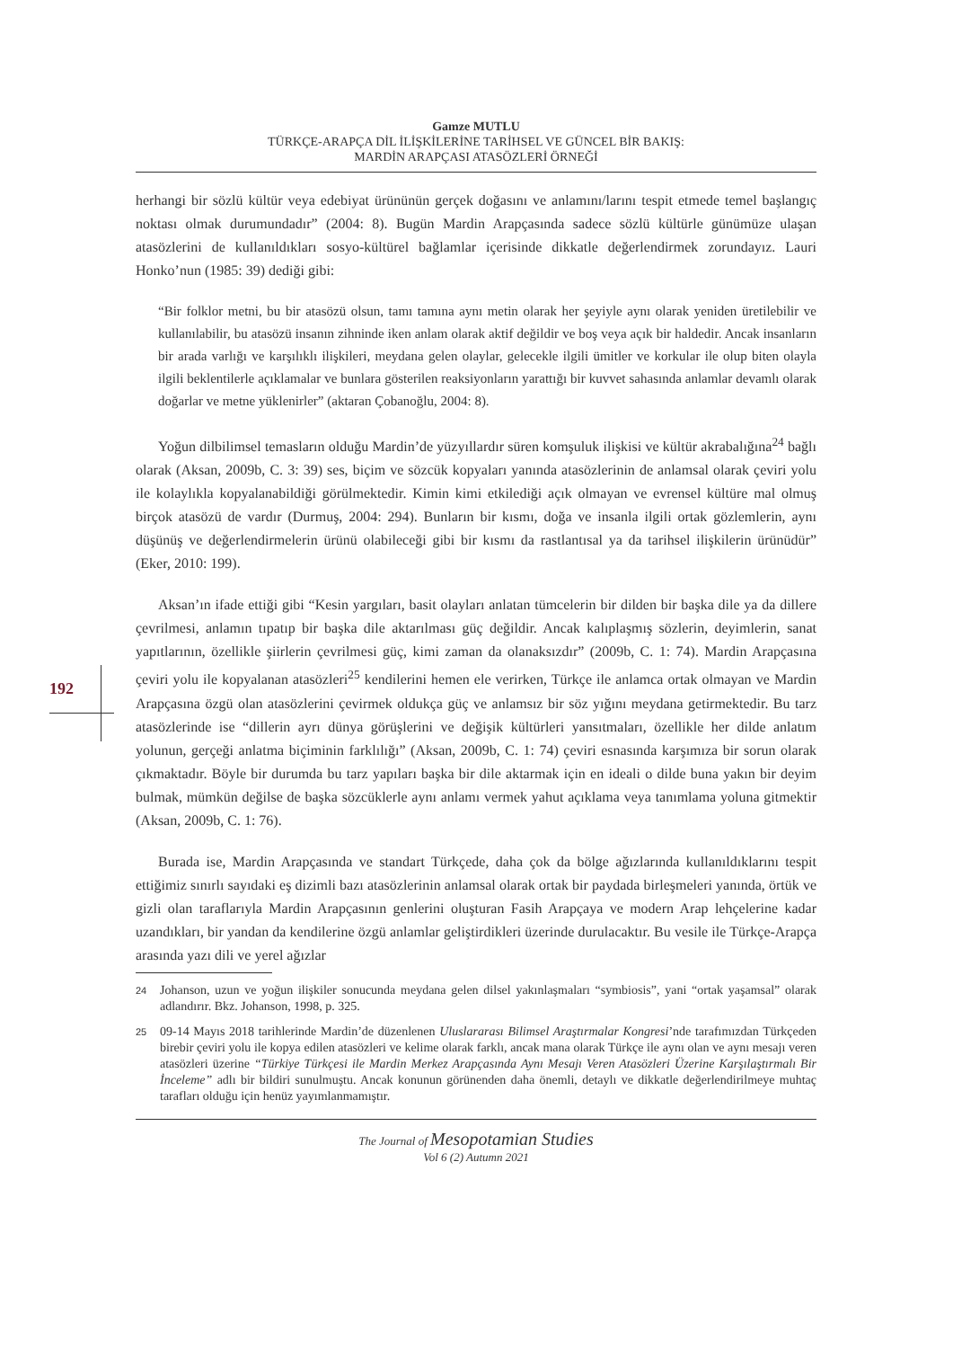192
Gamze MUTLU
TÜRKÇE-ARAPÇA DİL İLİŞKİLERİNE TARİHSEL VE GÜNCEL BİR BAKIŞ:
MARDİN ARAPÇASI ATASÖZLERİ ÖRNEĞİ
herhangi bir sözlü kültür veya edebiyat ürününün gerçek doğasını ve anlamını/larını tespit etmede temel başlangıç noktası olmak durumundadır” (2004: 8). Bugün Mardin Arapçasında sadece sözlü kültürle günümüze ulaşan atasözlerini de kullanıldıkları sosyo-kültürel bağlamlar içerisinde dikkatle değerlendirmek zorundayız. Lauri Honko’nun (1985: 39) dediği gibi:
“Bir folklor metni, bu bir atasözü olsun, tamı tamına aynı metin olarak her şeyiyle aynı olarak yeniden üretilebilir ve kullanılabilir, bu atasözü insanın zihninde iken anlam olarak aktif değildir ve boş veya açık bir haldedir. Ancak insanların bir arada varlığı ve karşılıklı ilişkileri, meydana gelen olaylar, gelecekle ilgili ümitler ve korkular ile olup biten olayla ilgili beklentilerle açıklamalar ve bunlara gösterilen reaksiyonların yarattığı bir kuvvet sahasında anlamlar devamlı olarak doğarlar ve metne yüklenirler” (aktaran Çobanoğlu, 2004: 8).
Yoğun dilbilimsel temasların olduğu Mardin’de yüzyıllardır süren komşuluk ilişkisi ve kültür akrabalığına<sup>24</sup> bağlı olarak (Aksan, 2009b, C. 3: 39) ses, biçim ve sözcük kopyaları yanında atasözlerinin de anlamsal olarak çeviri yolu ile kolaylıkla kopyalanabildiği görülmektedir. Kimin kimi etkilediği açık olmayan ve evrensel kültüre mal olmuş birçok atasözü de vardır (Durmuş, 2004: 294). Bunların bir kısmı, doğa ve insanla ilgili ortak gözlemlerin, aynı düşünüş ve değerlendirmelerin ürünü olabileceği gibi bir kısmı da rastlantısal ya da tarihsel ilişkilerin ürünüdür” (Eker, 2010: 199).
Aksan’ın ifade ettiği gibi “Kesin yargıları, basit olayları anlatan tümcelerin bir dilden bir başka dile ya da dillere çevrilmesi, anlamın tıpatıp bir başka dile aktarılması güç değildir. Ancak kalıplaşmış sözlerin, deyimlerin, sanat yapıtlarının, özellikle şiirlerin çevrilmesi güç, kimi zaman da olanaksızdır” (2009b, C. 1: 74). Mardin Arapçasına çeviri yolu ile kopyalanan atasözleri<sup>25</sup> kendilerini hemen ele verirken, Türkçe ile anlamca ortak olmayan ve Mardin Arapçasına özgü olan atasözlerini çevirmek oldukça güç ve anlamsız bir söz yığını meydana getirmektedir. Bu tarz atasözlerinde ise “dillerin ayrı dünya görüşlerini ve değişik kültürleri yansıtmaları, özellikle her dilde anlatım yolunun, gerçeği anlatma biçiminin farklılığı” (Aksan, 2009b, C. 1: 74) çeviri esnasında karşımıza bir sorun olarak çıkmaktadır. Böyle bir durumda bu tarz yapıları başka bir dile aktarmak için en ideali o dilde buna yakın bir deyim bulmak, mümkün değilse de başka sözcüklerle aynı anlamı vermek yahut açıklama veya tanımlama yoluna gitmektir (Aksan, 2009b, C. 1: 76).
Burada ise, Mardin Arapçasında ve standart Türkçede, daha çok da bölge ağızlarında kullanıldıklarını tespit ettiğimiz sınırlı sayıdaki eş dizimli bazı atasözlerinin anlamsal olarak ortak bir paydada birleşmeleri yanında, örtük ve gizli olan taraflarıyla Mardin Arapçasının genlerini oluşturan Fasih Arapçaya ve modern Arap lehçelerine kadar uzandıkları, bir yandan da kendilerine özgü anlamlar geliştirdikleri üzerinde durulacaktır. Bu vesile ile Türkçe-Arapça arasında yazı dili ve yerel ağızlar
24 Johanson, uzun ve yoğun ilişkiler sonucunda meydana gelen dilsel yakınlaşmaları “symbiosis”, yani “ortak yaşamsal” olarak adlandırır. Bkz. Johanson, 1998, p. 325.
25 09-14 Mayıs 2018 tarihlerinde Mardin’de düzenlenen Uluslararası Bilimsel Araştırmalar Kongresi’nde tarafımızdan Türkçeden birebir çeviri yolu ile kopya edilen atasözleri ve kelime olarak farklı, ancak mana olarak Türkçe ile aynı olan ve aynı mesajı veren atasözleri üzerine “Türkiye Türkçesi ile Mardin Merkez Arapçasında Aynı Mesajı Veren Atasözleri Üzerine Karşılaştırmalı Bir İnceleme” adlı bir bildiri sunulmuştu. Ancak konunun görünenden daha önemli, detaylı ve dikkatle değerlendirilmeye muhtaç tarafları olduğu için henüz yayımlanmamıştır.
The Journal of Mesopotamian Studies
Vol 6 (2) Autumn 2021